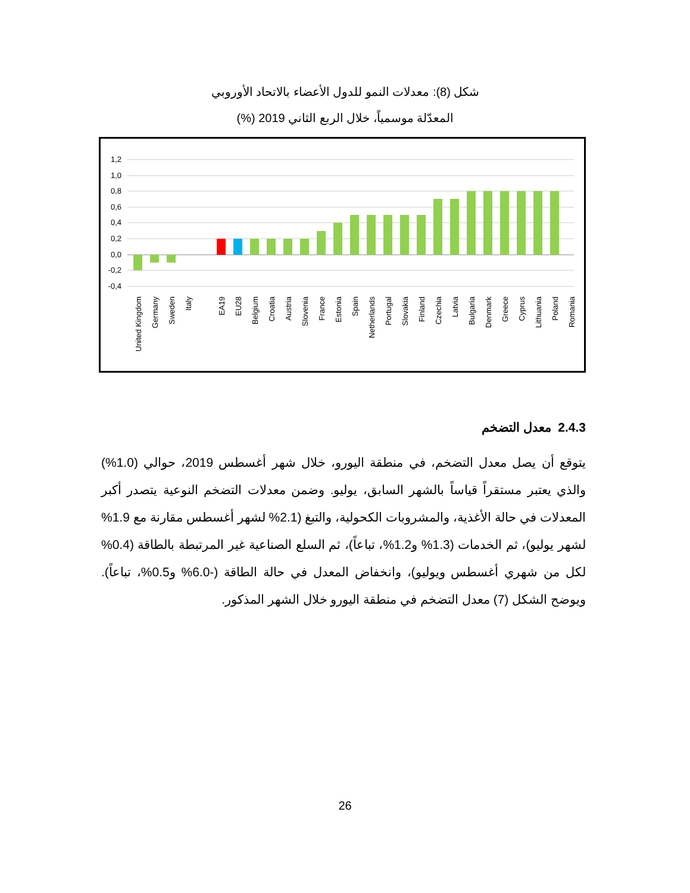شكل (8): معدلات النمو للدول الأعضاء بالاتحاد الأوروبي
المعدّلة موسمياً، خلال الربع الثاني 2019 (%)
1,2
1,0
0,8
0,6
0,4
0,2
0,0
-0,2
-0,4
United Kingdom
Germany
Sweden
Italy
EA19
EU28
Belgium
Croatia
Austria
Slovenia
France
Estonia
Spain
Netherlands
Portugal
Slovakia
Finland
Czechia
Latvia
Bulgaria
Denmark
Greece
Cyprus
Lithuania
Poland
Romania
2.4.3 معدل التضخم
يتوقع أن يصل معدل التضخم، في منطقة اليورو، خلال شهر أغسطس 2019، حوالي (1.0%) والذي يعتبر مستقراً قياساً بالشهر السابق، يوليو. وضمن معدلات التضخم النوعية يتصدر أكبر المعدلات في حالة الأغذية، والمشروبات الكحولية، والتبغ (2.1% لشهر أغسطس مقارنة مع 1.9% لشهر يوليو)، ثم الخدمات (1.3% و1.2%، تباعاً)، ثم السلع الصناعية غير المرتبطة بالطاقة (0.4% لكل من شهري أغسطس ويوليو)، وانخفاض المعدل في حالة الطاقة (-6.0% و0.5%، تباعاً). ويوضح الشكل (7) معدل التضخم في منطقة اليورو خلال الشهر المذكور.
26